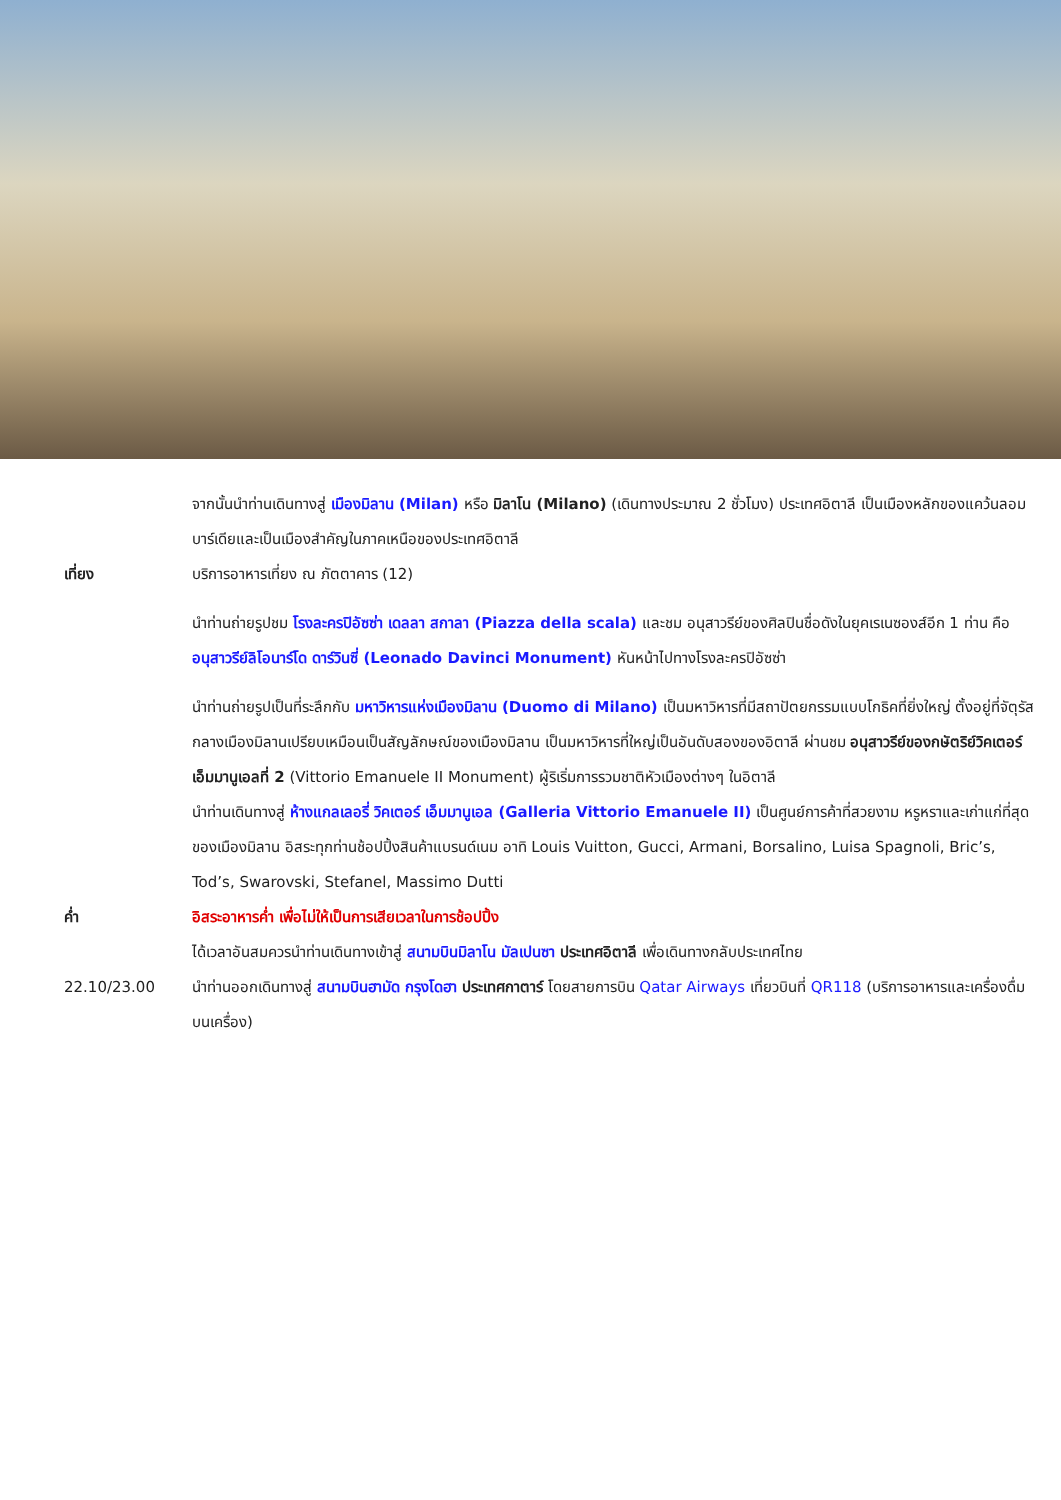จากนั้นนำท่านเดินทางสู่ เมืองมิลาน (Milan) หรือ มิลาโน (Milano) (เดินทางประมาณ 2 ชั่วโมง) ประเทศอิตาลี เป็นเมืองหลักของแคว้นลอมบาร์เดียและเป็นเมืองสำคัญในภาคเหนือของประเทศอิตาลี
เที่ยง บริการอาหารเที่ยง ณ ภัตตาคาร (12)
นำท่านถ่ายรูปชม โรงละครปิอัซซ่า เดลลา สกาลา (Piazza della scala) และชม อนุสาวรีย์ของศิลปินชื่อดังในยุคเรเนซองส์อีก 1 ท่าน คือ อนุสาวรีย์ลิโอนาร์โด ดาร์วินซี่ (Leonado Davinci Monument) หันหน้าไปทางโรงละครปิอัซซ่า
นำท่านถ่ายรูปเป็นที่ระลึกกับ มหาวิหารแห่งเมืองมิลาน (Duomo di Milano) เป็นมหาวิหารที่มีสถาปัตยกรรมแบบโกธิคที่ยิ่งใหญ่ ตั้งอยู่ที่จัตุรัสกลางเมืองมิลานเปรียบเหมือนเป็นสัญลักษณ์ของเมืองมิลาน เป็นมหาวิหารที่ใหญ่เป็นอันดับสองของอิตาลี ผ่านชม อนุสาวรีย์ของกษัตริย์วิคเตอร์ เอ็มมานูเอลที่ 2 (Vittorio Emanuele II Monument) ผู้ริเริ่มการรวมชาติหัวเมืองต่างๆ ในอิตาลี
นำท่านเดินทางสู่ ห้างแกลเลอรี่ วิคเตอร์ เอ็มมานูเอล (Galleria Vittorio Emanuele II) เป็นศูนย์การค้าที่สวยงาม หรูหราและเก่าแก่ที่สุดของเมืองมิลาน อิสระทุกท่านช้อปปิ้งสินค้าแบรนด์เนม อาทิ Louis Vuitton, Gucci, Armani, Borsalino, Luisa Spagnoli, Bric’s, Tod’s, Swarovski, Stefanel, Massimo Dutti
ค่ำ อิสระอาหารค่ำ เพื่อไม่ให้เป็นการเสียเวลาในการช้อปปิ้ง
ได้เวลาอันสมควรนำท่านเดินทางเข้าสู่ สนามบินมิลาโน มัลเปนซา ประเทศอิตาลี เพื่อเดินทางกลับประเทศไทย
22.10/23.00 นำท่านออกเดินทางสู่ สนามบินฮามัด กรุงโดฮา ประเทศกาตาร์ โดยสายการบิน Qatar Airways เที่ยวบินที่ QR118 (บริการอาหารและเครื่องดื่มบนเครื่อง)